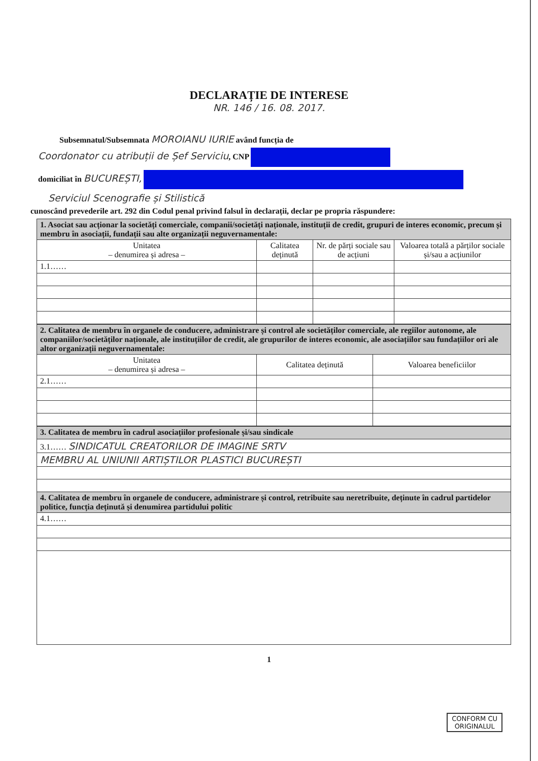DECLARAȚIE DE INTERESE
NR. 146 / 16. 08. 2017.
Subsemnatul/Subsemnata MOROIANU IURIE având funcția de
Coordonator cu atribuții de Șef Serviciu, CNP
domiciliat în BUCUREȘTI,
Serviciul Scenografie și Stilistică
cunoscând prevederile art. 292 din Codul penal privind falsul în declarații, declar pe propria răspundere:
| 1. Asociat sau acționar la societăți comerciale, companii/societăți naționale, instituții de credit, grupuri de interes economic, precum și membru în asociații, fundații sau alte organizații neguvernamentale: | | | |
| Unitatea – denumirea și adresa – | Calitatea deținută | Nr. de părți sociale sau de acțiuni | Valoarea totală a părților sociale și/sau a acțiunilor |
| 1.1…… | | | |
| 2. Calitatea de membru în organele de conducere, administrare și control ale societăților comerciale, ale regiilor autonome, ale companiilor/societăților naționale, ale instituțiilor de credit, ale grupurilor de interes economic, ale asociațiilor sau fundațiilor ori ale altor organizații neguvernamentale: | | |
| Unitatea – denumirea și adresa – | Calitatea deținută | Valoarea beneficiilor |
| 2.1…… | | |
| 3. Calitatea de membru în cadrul asociațiilor profesionale și/sau sindicale |
| 3.1…… SINDICATUL CREATORILOR DE IMAGINE SRTV |
| MEMBRU AL UNIUNII ARTIȘTILOR PLASTICI BUCUREȘTI |
| 4. Calitatea de membru în organele de conducere, administrare și control, retribuite sau neretribuite, deținute în cadrul partidelor politice, funcția deținută și denumirea partidului politic |
| 4.1…… |
1
CONFORM CU
ORIGINALUL